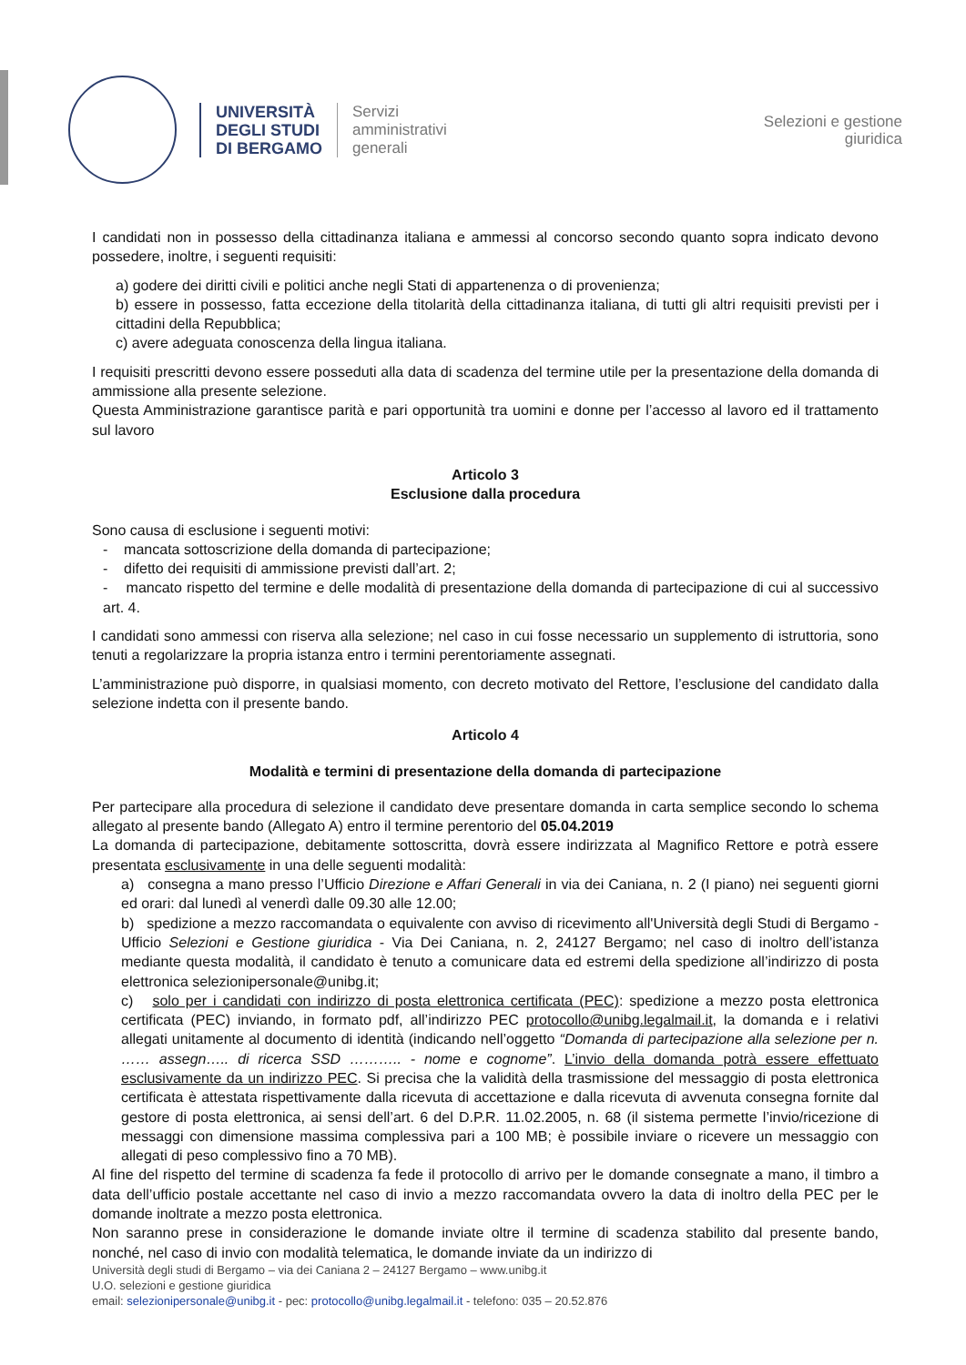UNIVERSITÀ
DEGLI STUDI
DI BERGAMO
Servizi
amministrativi
generali
Selezioni e gestione
giuridica
I candidati non in possesso della cittadinanza italiana e ammessi al concorso secondo quanto sopra indicato devono possedere, inoltre, i seguenti requisiti:
a) godere dei diritti civili e politici anche negli Stati di appartenenza o di provenienza;
b) essere in possesso, fatta eccezione della titolarità della cittadinanza italiana, di tutti gli altri requisiti previsti per i cittadini della Repubblica;
c) avere adeguata conoscenza della lingua italiana.
I requisiti prescritti devono essere posseduti alla data di scadenza del termine utile per la presentazione della domanda di ammissione alla presente selezione.
Questa Amministrazione garantisce parità e pari opportunità tra uomini e donne per l’accesso al lavoro ed il trattamento sul lavoro
Articolo 3
Esclusione dalla procedura
Sono causa di esclusione i seguenti motivi:
- mancata sottoscrizione della domanda di partecipazione;
- difetto dei requisiti di ammissione previsti dall’art. 2;
- mancato rispetto del termine e delle modalità di presentazione della domanda di partecipazione di cui al successivo art. 4.
I candidati sono ammessi con riserva alla selezione; nel caso in cui fosse necessario un supplemento di istruttoria, sono tenuti a regolarizzare la propria istanza entro i termini perentoriamente assegnati.
L’amministrazione può disporre, in qualsiasi momento, con decreto motivato del Rettore, l’esclusione del candidato dalla selezione indetta con il presente bando.
Articolo 4
Modalità e termini di presentazione della domanda di partecipazione
Per partecipare alla procedura di selezione il candidato deve presentare domanda in carta semplice secondo lo schema allegato al presente bando (Allegato A) entro il termine perentorio del 05.04.2019
La domanda di partecipazione, debitamente sottoscritta, dovrà essere indirizzata al Magnifico Rettore e potrà essere presentata esclusivamente in una delle seguenti modalità:
a) consegna a mano presso l’Ufficio Direzione e Affari Generali in via dei Caniana, n. 2 (I piano) nei seguenti giorni ed orari: dal lunedì al venerdì dalle 09.30 alle 12.00;
b) spedizione a mezzo raccomandata o equivalente con avviso di ricevimento all'Università degli Studi di Bergamo - Ufficio Selezioni e Gestione giuridica - Via Dei Caniana, n. 2, 24127 Bergamo; nel caso di inoltro dell’istanza mediante questa modalità, il candidato è tenuto a comunicare data ed estremi della spedizione all’indirizzo di posta elettronica selezionipersonale@unibg.it;
c) solo per i candidati con indirizzo di posta elettronica certificata (PEC): spedizione a mezzo posta elettronica certificata (PEC) inviando, in formato pdf, all’indirizzo PEC protocollo@unibg.legalmail.it, la domanda e i relativi allegati unitamente al documento di identità (indicando nell’oggetto “Domanda di partecipazione alla selezione per n. …… assegn….. di ricerca SSD ……….. - nome e cognome”. L’invio della domanda potrà essere effettuato esclusivamente da un indirizzo PEC. Si precisa che la validità della trasmissione del messaggio di posta elettronica certificata è attestata rispettivamente dalla ricevuta di accettazione e dalla ricevuta di avvenuta consegna fornite dal gestore di posta elettronica, ai sensi dell’art. 6 del D.P.R. 11.02.2005, n. 68 (il sistema permette l’invio/ricezione di messaggi con dimensione massima complessiva pari a 100 MB; è possibile inviare o ricevere un messaggio con allegati di peso complessivo fino a 70 MB).
Al fine del rispetto del termine di scadenza fa fede il protocollo di arrivo per le domande consegnate a mano, il timbro a data dell’ufficio postale accettante nel caso di invio a mezzo raccomandata ovvero la data di inoltro della PEC per le domande inoltrate a mezzo posta elettronica.
Non saranno prese in considerazione le domande inviate oltre il termine di scadenza stabilito dal presente bando, nonché, nel caso di invio con modalità telematica, le domande inviate da un indirizzo di
Università degli studi di Bergamo – via dei Caniana 2 – 24127 Bergamo – www.unibg.it
U.O. selezioni e gestione giuridica
email: selezionipersonale@unibg.it - pec: protocollo@unibg.legalmail.it - telefono: 035 – 20.52.876